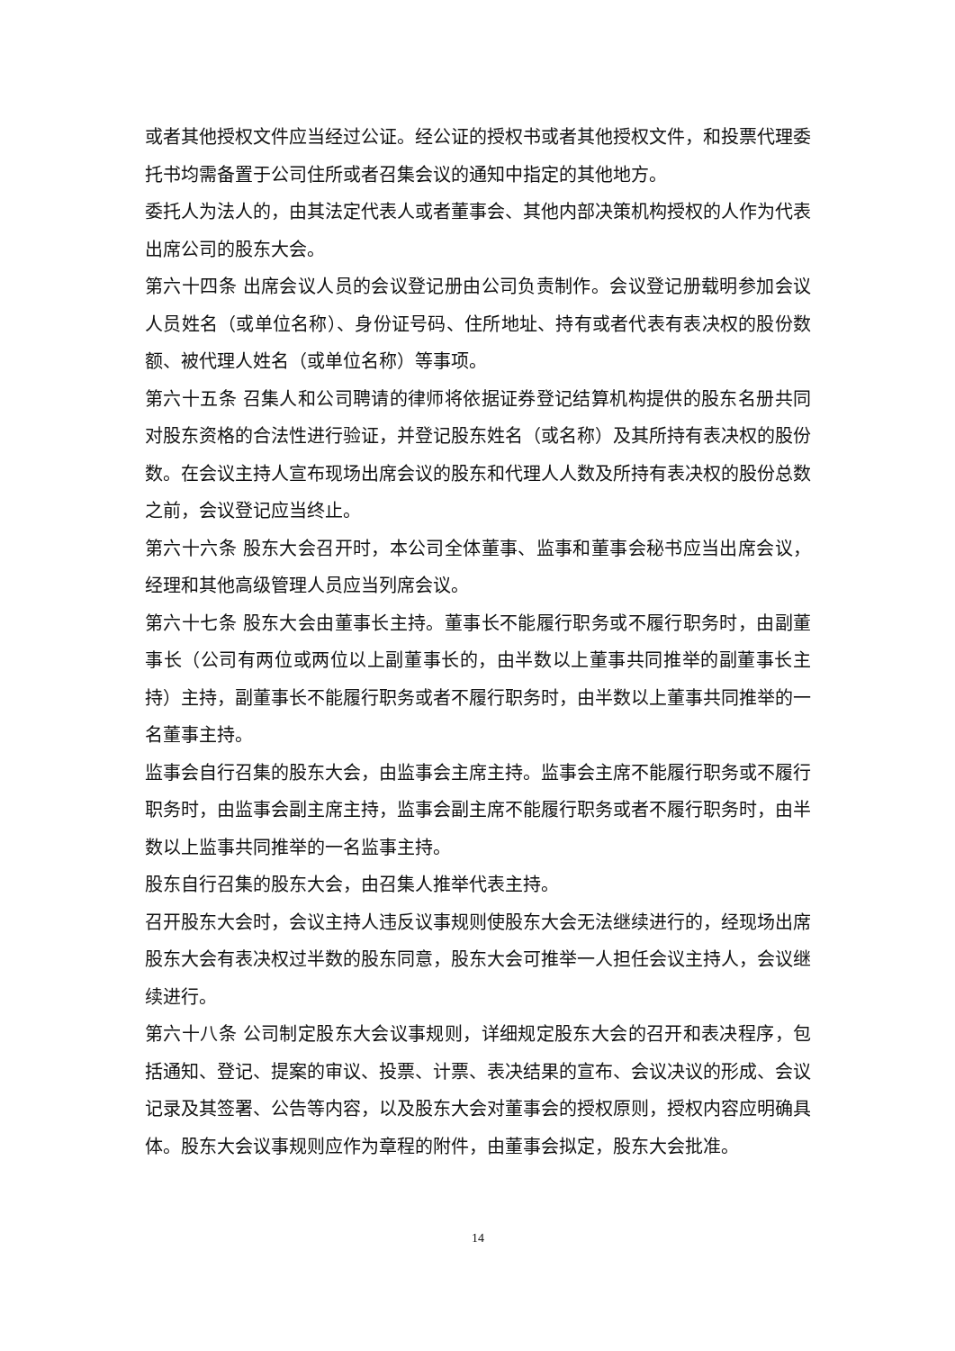或者其他授权文件应当经过公证。经公证的授权书或者其他授权文件，和投票代理委托书均需备置于公司住所或者召集会议的通知中指定的其他地方。
委托人为法人的，由其法定代表人或者董事会、其他内部决策机构授权的人作为代表出席公司的股东大会。
第六十四条 出席会议人员的会议登记册由公司负责制作。会议登记册载明参加会议人员姓名（或单位名称）、身份证号码、住所地址、持有或者代表有表决权的股份数额、被代理人姓名（或单位名称）等事项。
第六十五条 召集人和公司聘请的律师将依据证券登记结算机构提供的股东名册共同对股东资格的合法性进行验证，并登记股东姓名（或名称）及其所持有表决权的股份数。在会议主持人宣布现场出席会议的股东和代理人人数及所持有表决权的股份总数之前，会议登记应当终止。
第六十六条 股东大会召开时，本公司全体董事、监事和董事会秘书应当出席会议，经理和其他高级管理人员应当列席会议。
第六十七条 股东大会由董事长主持。董事长不能履行职务或不履行职务时，由副董事长（公司有两位或两位以上副董事长的，由半数以上董事共同推举的副董事长主持）主持，副董事长不能履行职务或者不履行职务时，由半数以上董事共同推举的一名董事主持。
监事会自行召集的股东大会，由监事会主席主持。监事会主席不能履行职务或不履行职务时，由监事会副主席主持，监事会副主席不能履行职务或者不履行职务时，由半数以上监事共同推举的一名监事主持。
股东自行召集的股东大会，由召集人推举代表主持。
召开股东大会时，会议主持人违反议事规则使股东大会无法继续进行的，经现场出席股东大会有表决权过半数的股东同意，股东大会可推举一人担任会议主持人，会议继续进行。
第六十八条 公司制定股东大会议事规则，详细规定股东大会的召开和表决程序，包括通知、登记、提案的审议、投票、计票、表决结果的宣布、会议决议的形成、会议记录及其签署、公告等内容，以及股东大会对董事会的授权原则，授权内容应明确具体。股东大会议事规则应作为章程的附件，由董事会拟定，股东大会批准。
14